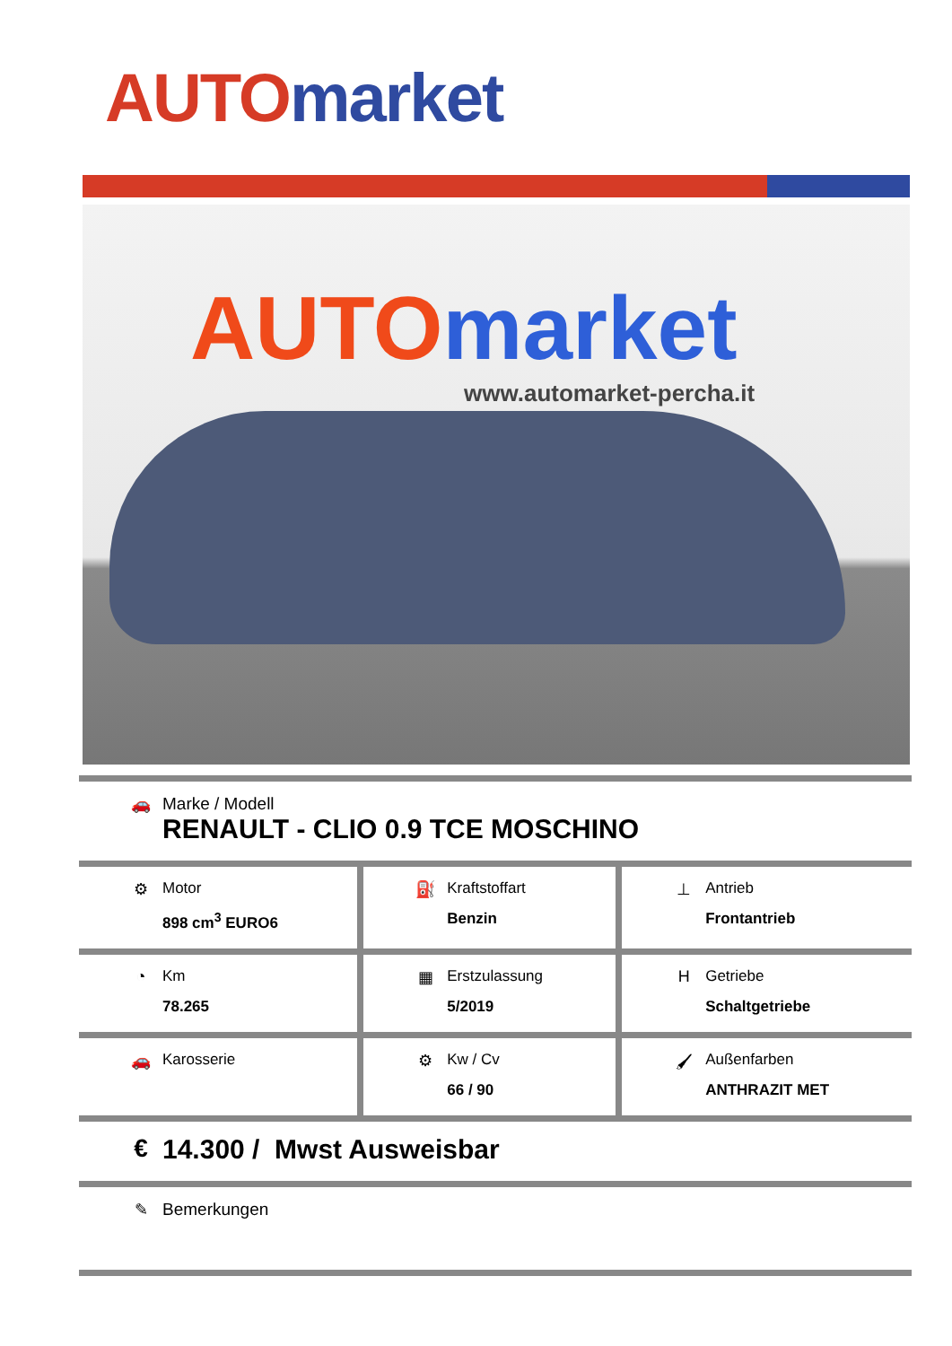AUTO market
AUTO market
www.automarket-percha.it
| 🚗 Marke / Modell RENAULT - CLIO 0.9 TCE MOSCHINO | | |
| ⚙ Motor 898 cm<sup>3</sup> EURO6 | ⛽ Kraftstoffart Benzin | ⊥ Antrieb Frontantrieb |
| ◔ Km 78.265 | ▦ Erstzulassung 5/2019 | H Getriebe Schaltgetriebe |
| 🚗 Karosserie | ⚙ Kw / Cv 66 / 90 | 🖌 Außenfarben ANTHRAZIT MET |
| € 14.300 / Mwst Ausweisbar | | |
| ✎ Bemerkungen | | |